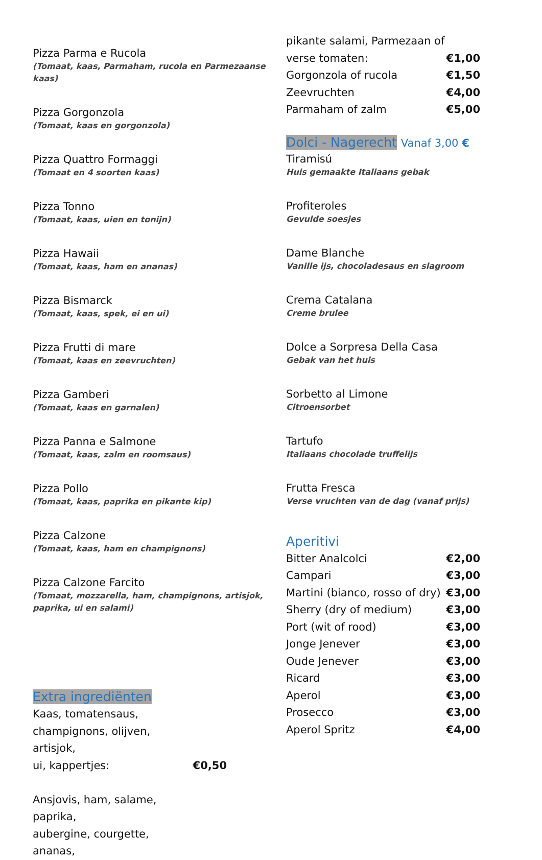Pizza Parma e Rucola
(Tomaat, kaas, Parmaham, rucola en Parmezaanse kaas)
Pizza Gorgonzola
(Tomaat, kaas en gorgonzola)
Pizza Quattro Formaggi
(Tomaat en 4 soorten kaas)
Pizza Tonno
(Tomaat, kaas, uien en tonijn)
Pizza Hawaii
(Tomaat, kaas, ham en ananas)
Pizza Bismarck
(Tomaat, kaas, spek, ei en ui)
Pizza Frutti di mare
(Tomaat, kaas en zeevruchten)
Pizza Gamberi
(Tomaat, kaas en garnalen)
Pizza Panna e Salmone
(Tomaat, kaas, zalm en roomsaus)
Pizza Pollo
(Tomaat, kaas, paprika en pikante kip)
Pizza Calzone
(Tomaat, kaas, ham en champignons)
Pizza Calzone Farcito
(Tomaat, mozzarella, ham, champignons, artisjok, paprika, ui en salami)
Extra ingrediënten
| Kaas, tomatensaus, | |
| champignons, olijven, artisjok, | |
| ui, kappertjes: | €0,50 |
| Ansjovis, ham, salame, paprika, | |
| aubergine, courgette, ananas, | |
| pikante salami, Parmezaan of | |
| verse tomaten: | €1,00 |
| Gorgonzola of rucola | €1,50 |
| Zeevruchten | €4,00 |
| Parmaham of zalm | €5,00 |
Dolci - Nagerecht Vanaf 3,00 €
Tiramisú
Huis gemaakte Italiaans gebak
Profiteroles
Gevulde soesjes
Dame Blanche
Vanille ijs, chocoladesaus en slagroom
Crema Catalana
Creme brulee
Dolce a Sorpresa Della Casa
Gebak van het huis
Sorbetto al Limone
Citroensorbet
Tartufo
Italiaans chocolade truffelijs
Frutta Fresca
Verse vruchten van de dag (vanaf prijs)
Aperitivi
| Bitter Analcolci | €2,00 |
| Campari | €3,00 |
| Martini (bianco, rosso of dry) | €3,00 |
| Sherry (dry of medium) | €3,00 |
| Port (wit of rood) | €3,00 |
| Jonge Jenever | €3,00 |
| Oude Jenever | €3,00 |
| Ricard | €3,00 |
| Aperol | €3,00 |
| Prosecco | €3,00 |
| Aperol Spritz | €4,00 |